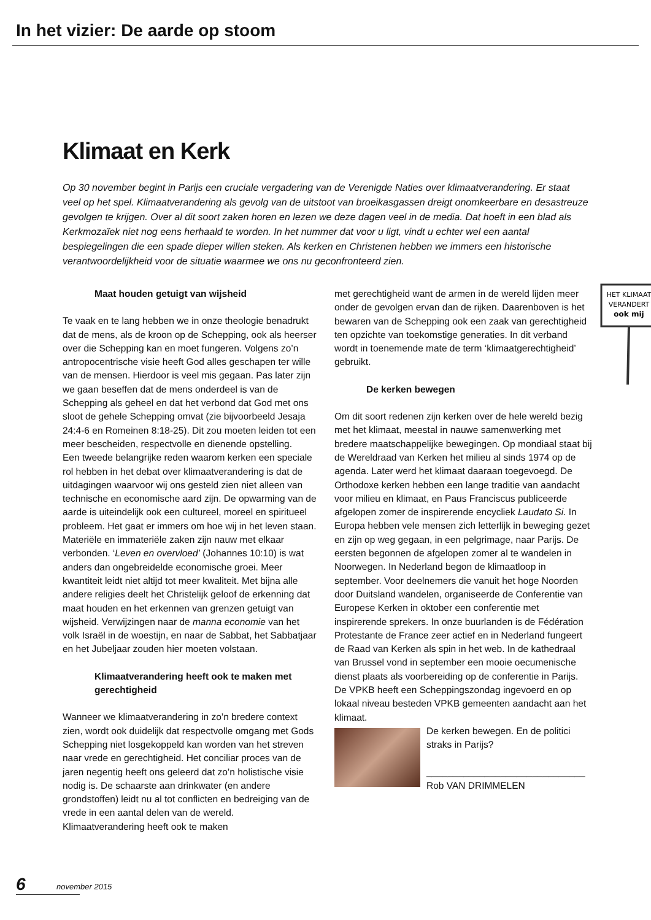In het vizier: De aarde op stoom
Klimaat en Kerk
Op 30 november begint in Parijs een cruciale vergadering van de Verenigde Naties over klimaatverandering. Er staat veel op het spel. Klimaatverandering als gevolg van de uitstoot van broeikasgassen dreigt onomkeerbare en desastreuze gevolgen te krijgen. Over al dit soort zaken horen en lezen we deze dagen veel in de media. Dat hoeft in een blad als Kerkmozaïek niet nog eens herhaald te worden. In het nummer dat voor u ligt, vindt u echter wel een aantal bespiegelingen die een spade dieper willen steken. Als kerken en Christenen hebben we immers een historische verantwoordelijkheid voor de situatie waarmee we ons nu geconfronteerd zien.
Maat houden getuigt van wijsheid
Te vaak en te lang hebben we in onze theologie benadrukt dat de mens, als de kroon op de Schepping, ook als heerser over die Schepping kan en moet fungeren. Volgens zo’n antropocentrische visie heeft God alles geschapen ter wille van de mensen. Hierdoor is veel mis gegaan. Pas later zijn we gaan beseffen dat de mens onderdeel is van de Schepping als geheel en dat het verbond dat God met ons sloot de gehele Schepping omvat (zie bijvoorbeeld Jesaja 24:4-6 en Romeinen 8:18-25). Dit zou moeten leiden tot een meer bescheiden, respectvolle en dienende opstelling.
Een tweede belangrijke reden waarom kerken een speciale rol hebben in het debat over klimaatverandering is dat de uitdagingen waarvoor wij ons gesteld zien niet alleen van technische en economische aard zijn. De opwarming van de aarde is uiteindelijk ook een cultureel, moreel en spiritueel probleem. Het gaat er immers om hoe wij in het leven staan. Materiële en immateriële zaken zijn nauw met elkaar verbonden. ‘Leven en overvloed’ (Johannes 10:10) is wat anders dan ongebreidelde economische groei. Meer kwantiteit leidt niet altijd tot meer kwaliteit. Met bijna alle andere religies deelt het Christelijk geloof de erkenning dat maat houden en het erkennen van grenzen getuigt van wijsheid. Verwijzingen naar de manna economie van het volk Israël in de woestijn, en naar de Sabbat, het Sabbatjaar en het Jubeljaar zouden hier moeten volstaan.
Klimaatverandering heeft ook te maken met gerechtigheid
Wanneer we klimaatverandering in zo’n bredere context zien, wordt ook duidelijk dat respectvolle omgang met Gods Schepping niet losgekoppeld kan worden van het streven naar vrede en gerechtigheid. Het conciliar proces van de jaren negentig heeft ons geleerd dat zo’n holistische visie nodig is. De schaarste aan drinkwater (en andere grondstoffen) leidt nu al tot conflicten en bedreiging van de vrede in een aantal delen van de wereld. Klimaatverandering heeft ook te maken
HET KLIMAAT
VERANDERT
ook mij
met gerechtigheid want de armen in de wereld lijden meer onder de gevolgen ervan dan de rijken. Daarenboven is het bewaren van de Schepping ook een zaak van gerechtigheid ten opzichte van toekomstige generaties. In dit verband wordt in toenemende mate de term ‘klimaatgerechtigheid’ gebruikt.
De kerken bewegen
Om dit soort redenen zijn kerken over de hele wereld bezig met het klimaat, meestal in nauwe samenwerking met bredere maatschappelijke bewegingen. Op mondiaal staat bij de Wereldraad van Kerken het milieu al sinds 1974 op de agenda. Later werd het klimaat daaraan toegevoegd. De Orthodoxe kerken hebben een lange traditie van aandacht voor milieu en klimaat, en Paus Franciscus publiceerde afgelopen zomer de inspirerende encycliek Laudato Si. In Europa hebben vele mensen zich letterlijk in beweging gezet en zijn op weg gegaan, in een pelgrimage, naar Parijs. De eersten begonnen de afgelopen zomer al te wandelen in Noorwegen. In Nederland begon de klimaatloop in september. Voor deelnemers die vanuit het hoge Noorden door Duitsland wandelen, organiseerde de Conferentie van Europese Kerken in oktober een conferentie met inspirerende sprekers. In onze buurlanden is de Fédération Protestante de France zeer actief en in Nederland fungeert de Raad van Kerken als spin in het web. In de kathedraal van Brussel vond in september een mooie oecumenische dienst plaats als voorbereiding op de conferentie in Parijs. De VPKB heeft een Scheppingszondag ingevoerd en op lokaal niveau besteden VPKB gemeenten aandacht aan het klimaat.
De kerken bewegen. En de politici straks in Parijs?
______________________________
Rob VAN DRIMMELEN
6 november 2015